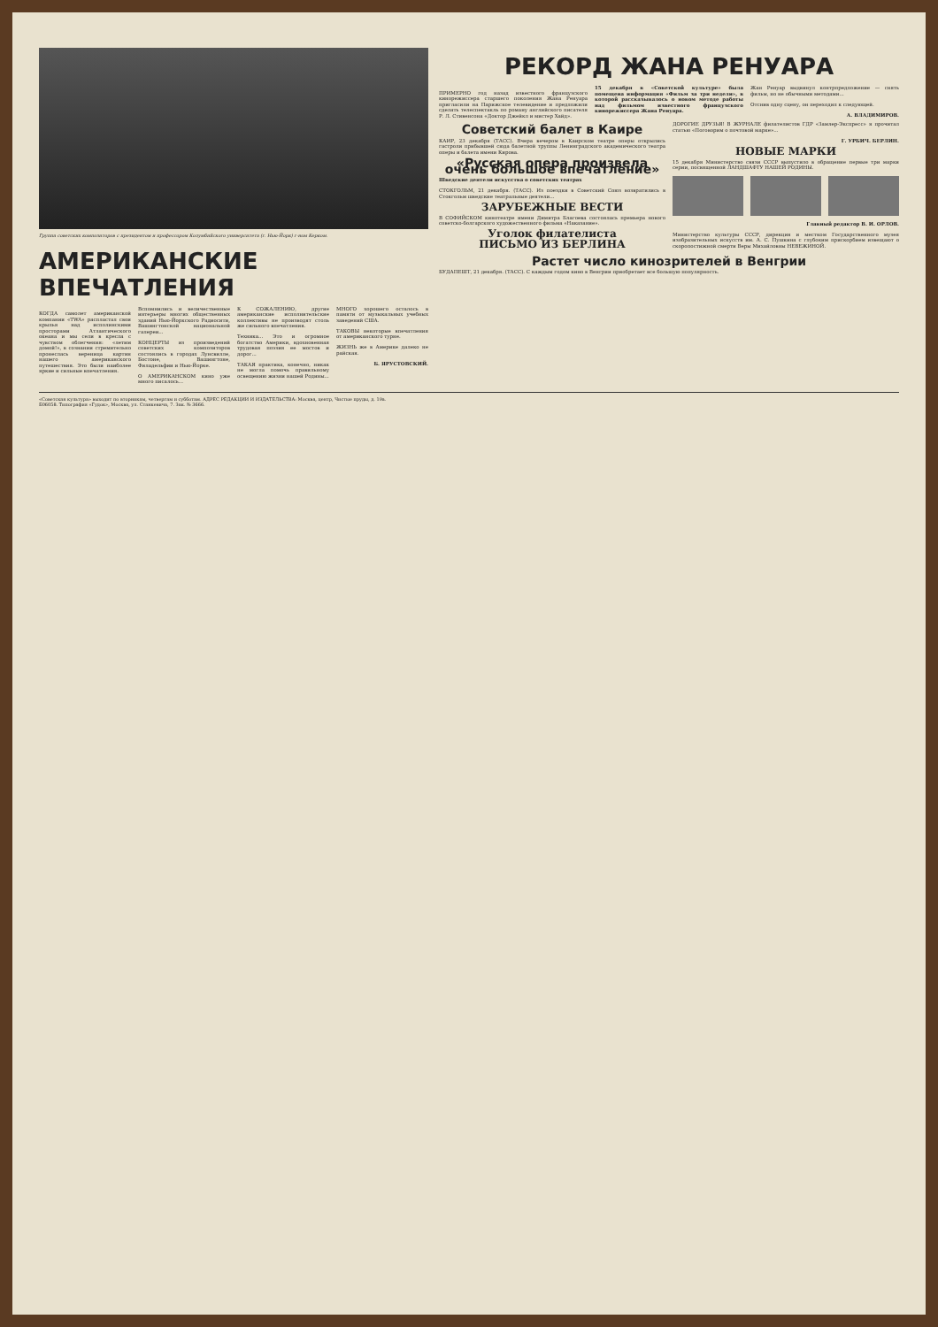Группа советских композиторов с президентом и профессором Колумбийского университета (г. Нью-Йорк) г-ном Керком.
АМЕРИКАНСКИЕ ВПЕЧАТЛЕНИЯ
КОГДА самолет американской компании «TWA» распластал свои крылья над исполинскими просторами Атлантического океана и мы сели в кресла с чувством облегчения: «летим домой!», в сознании стремительно пронеслась вереница картин нашего американского путешествия. Это были наиболее яркие и сильные впечатления.
Вспомнились и величественные интерьеры многих общественных зданий Нью-Йоркского Радиосити, Вашингтонской национальной галереи...
КОНЦЕРТЫ из произведений советских композиторов состоялись в городах Лунсвилле, Бостоне, Вашингтоне, Филадельфии и Нью-Йорке.
О АМЕРИКАНСКОМ кино уже много писалось...
К СОЖАЛЕНИЮ, другие американские исполнительские коллективы не производят столь же сильного впечатления.
Техника... Это и огромное богатство Америки, вдохновенная трудовая поэзия ее мостов и дорог...
ТАКАЯ практика, конечно, никак не могла помочь правильному освещению жизни нашей Родины...
МНОГО хорошего осталось в памяти от музыкальных учебных заведений США.
ТАКОВЫ некоторые впечатления от американского турне.
ЖИЗНЬ же в Америке далеко не райская.
Б. ЯРУСТОВСКИЙ.
РЕКОРД ЖАНА РЕНУАРА
ПРИМЕРНО год назад известного французского кинорежиссера старшего поколения Жана Ренуара пригласили на Парижское телевидение и предложили сделать телеспектакль по роману английского писателя Р. Л. Стивенсона «Доктор Джейкл и мистер Хайд».
15 декабря в «Советской культуре» была помещена информация «Фильм за три недели», в которой рассказывалось о новом методе работы над фильмом известного французского кинорежиссера Жана Ренуара.
Жан Ренуар выдвинул контрпредложение — снять фильм, но не обычными методами...
Отснив одну сцену, он переходил к следующей.
А. ВЛАДИМИРОВ.
Советский балет в Каире
КАИР, 23 декабря (ТАСС). Вчера вечером в Каирском театре оперы открылись гастроли прибывшей сюда балетной труппы Ленинградского академического театра оперы и балета имени Кирова.
«Русская опера произвела очень большое впечатление»
Шведские деятели искусства о советских театрах
СТОКГОЛЬМ, 21 декабря. (ТАСС). Из поездки в Советский Союз возвратились в Стокгольм шведские театральные деятели...
ЗАРУБЕЖНЫЕ ВЕСТИ
В СОФИЙСКОМ кинотеатре имени Димитра Благоева состоялась премьера нового советско-болгарского художественного фильма «Наказание».
Уголок филателиста
ПИСЬМО ИЗ БЕРЛИНА
ДОРОГИЕ ДРУЗЬЯ! В ЖУРНАЛЕ филателистов ГДР «Замлер-Экспресс» я прочитал статью «Поговорим о почтовой марке»...
Г. УРБИЧ. БЕРЛИН.
НОВЫЕ МАРКИ
15 декабря Министерство связи СССР выпустило в обращение первые три марки серии, посвященной ЛАНДШАФТУ НАШЕЙ РОДИНЫ.
Главный редактор В. И. ОРЛОВ.
Министерство культуры СССР, дирекция и местком Государственного музея изобразительных искусств им. А. С. Пушкина с глубоким прискорбием извещают о скоропостижной смерти Веры Михайловны НЕВЕЖИНОЙ.
Растет число кинозрителей в Венгрии
БУДАПЕШТ, 21 декабря. (ТАСС). С каждым годом кино в Венгрии приобретает все большую популярность.
«Советская культура» выходит по вторникам, четвергам и субботам. АДРЕС РЕДАКЦИИ И ИЗДАТЕЛЬСТВА: Москва, центр, Чистые пруды, д. 19а.
Б06058. Типография «Гудок», Москва, ул. Станкевича, 7. Зак. № 3666.